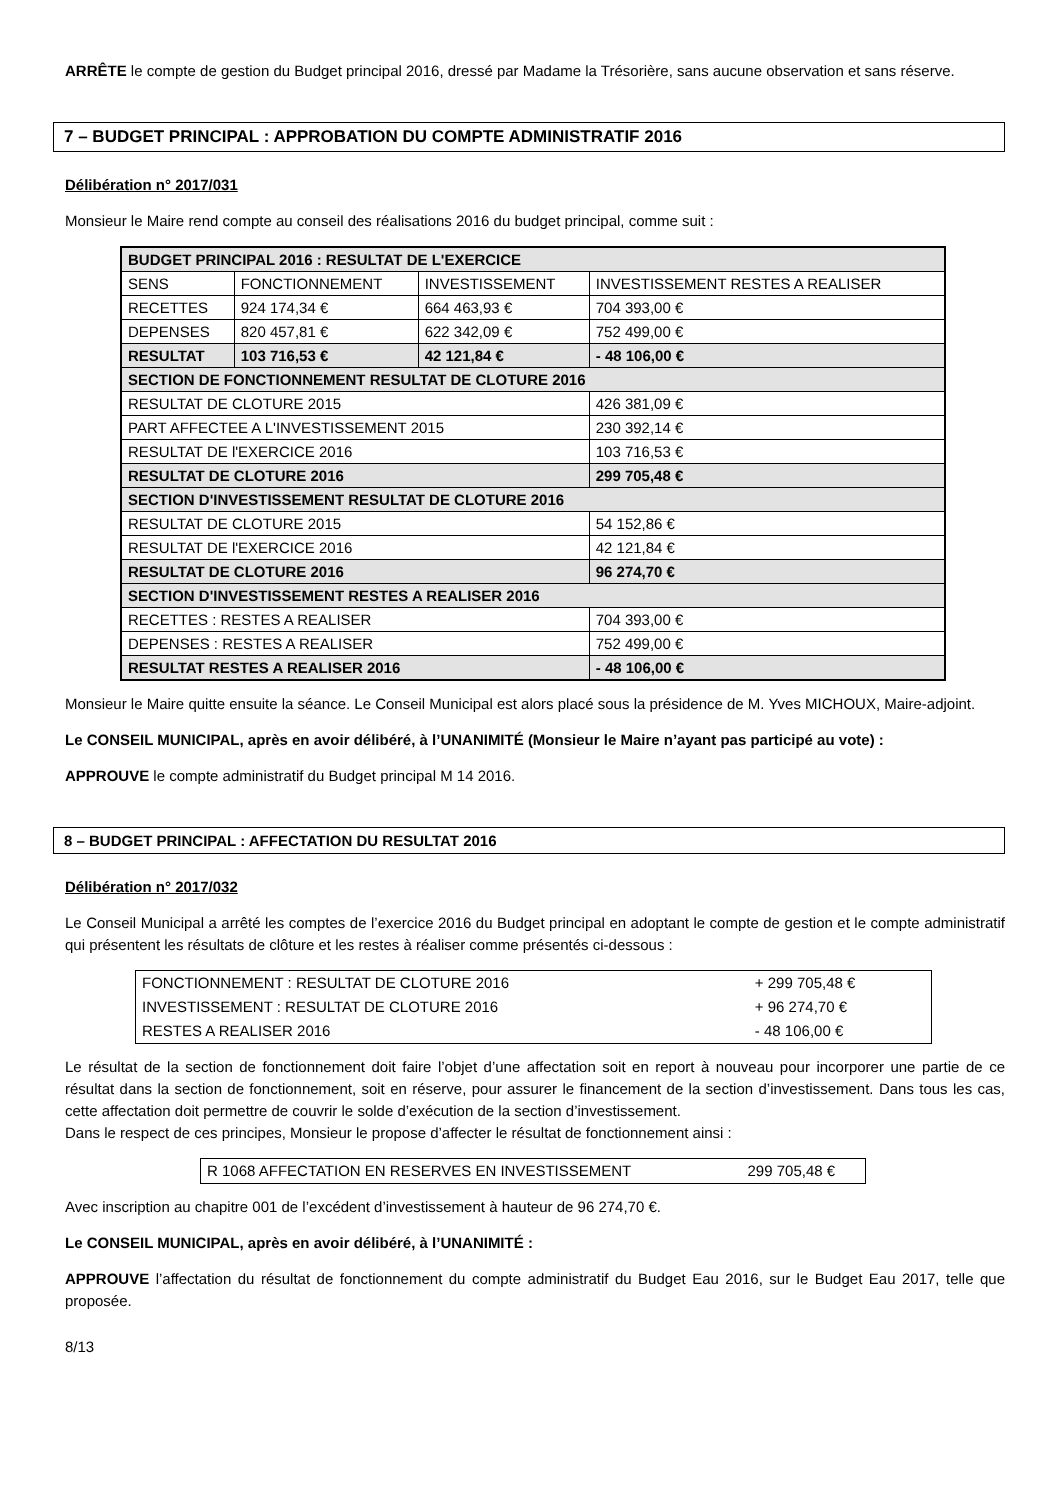ARRÊTE le compte de gestion du Budget principal 2016, dressé par Madame la Trésorière, sans aucune observation et sans réserve.
7 – BUDGET PRINCIPAL : APPROBATION DU COMPTE ADMINISTRATIF 2016
Délibération n° 2017/031
Monsieur le Maire rend compte au conseil des réalisations 2016 du budget principal, comme suit :
| BUDGET PRINCIPAL 2016 : RESULTAT DE L'EXERCICE | | | |
| SENS | FONCTIONNEMENT | INVESTISSEMENT | INVESTISSEMENT RESTES A REALISER |
| RECETTES | 924 174,34 € | 664 463,93 € | 704 393,00 € |
| DEPENSES | 820 457,81 € | 622 342,09 € | 752 499,00 € |
| RESULTAT | 103 716,53 € | 42 121,84 € | - 48 106,00 € |
| SECTION DE FONCTIONNEMENT RESULTAT DE CLOTURE 2016 | | | |
| RESULTAT DE CLOTURE 2015 | | | 426 381,09 € |
| PART AFFECTEE A L'INVESTISSEMENT 2015 | | | 230 392,14 € |
| RESULTAT DE l'EXERCICE 2016 | | | 103 716,53 € |
| RESULTAT DE CLOTURE 2016 | | | 299 705,48 € |
| SECTION D'INVESTISSEMENT RESULTAT DE CLOTURE 2016 | | | |
| RESULTAT DE CLOTURE 2015 | | | 54 152,86 € |
| RESULTAT DE l'EXERCICE 2016 | | | 42 121,84 € |
| RESULTAT DE CLOTURE 2016 | | | 96 274,70 € |
| SECTION D'INVESTISSEMENT RESTES A REALISER 2016 | | | |
| RECETTES : RESTES A REALISER | | | 704 393,00 € |
| DEPENSES : RESTES A REALISER | | | 752 499,00 € |
| RESULTAT RESTES A REALISER 2016 | | | - 48 106,00 € |
Monsieur le Maire quitte ensuite la séance. Le Conseil Municipal est alors placé sous la présidence de M. Yves MICHOUX, Maire-adjoint.
Le CONSEIL MUNICIPAL, après en avoir délibéré, à l’UNANIMITÉ (Monsieur le Maire n’ayant pas participé au vote) :
APPROUVE le compte administratif du Budget principal M 14 2016.
8 – BUDGET PRINCIPAL : AFFECTATION DU RESULTAT 2016
Délibération n° 2017/032
Le Conseil Municipal a arrêté les comptes de l’exercice 2016 du Budget principal en adoptant le compte de gestion et le compte administratif qui présentent les résultats de clôture et les restes à réaliser comme présentés ci-dessous :
| FONCTIONNEMENT : RESULTAT DE CLOTURE 2016 | + 299 705,48 € |
| INVESTISSEMENT : RESULTAT DE CLOTURE 2016 | + 96 274,70 € |
| RESTES A REALISER 2016 | - 48 106,00 € |
Le résultat de la section de fonctionnement doit faire l’objet d’une affectation soit en report à nouveau pour incorporer une partie de ce résultat dans la section de fonctionnement, soit en réserve, pour assurer le financement de la section d’investissement. Dans tous les cas, cette affectation doit permettre de couvrir le solde d’exécution de la section d’investissement.
Dans le respect de ces principes, Monsieur le propose d’affecter le résultat de fonctionnement ainsi :
| R 1068 AFFECTATION EN RESERVES EN INVESTISSEMENT | 299 705,48 € |
Avec inscription au chapitre 001 de l’excédent d’investissement à hauteur de 96 274,70 €.
Le CONSEIL MUNICIPAL, après en avoir délibéré, à l’UNANIMITÉ :
APPROUVE l’affectation du résultat de fonctionnement du compte administratif du Budget Eau 2016, sur le Budget Eau 2017, telle que proposée.
8/13